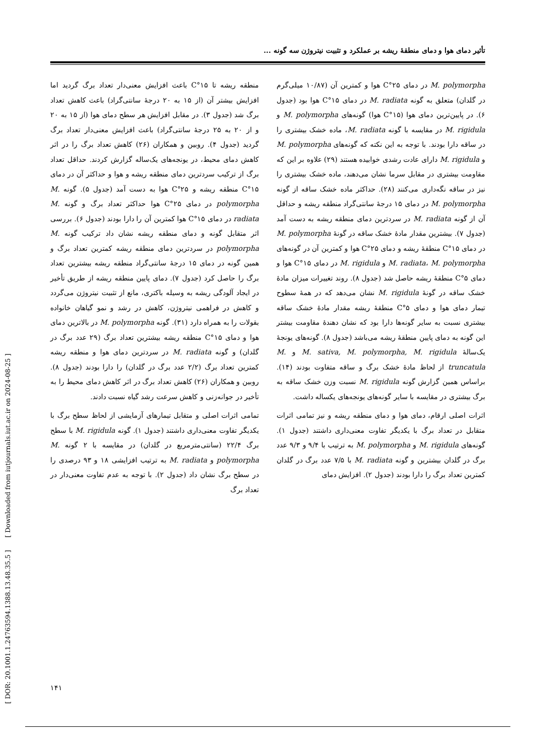تأثیر دمای هوا و دمای منطقهٔ ریشه بر عملکرد و تثبیت نیتروژن سه گونه ...
M. polymorpha در دمای ۲۵°C هوا و کمترین آن (۱۰/۸۷ میلی‌گرم در گلدان) متعلق به گونه M. radiata در دمای ۱۵°C هوا بود (جدول ۶). در پایین‌ترین دمای هوا (۱۵°C هوا) گونه‌های M. polymorpha و M. rigidula در مقایسه با گونه M. radiata، ماده خشک بیشتری را در ساقه دارا بودند. با توجه به این نکته که گونه‌های M. polymorpha و M. rigidula دارای عادت رشدی خوابیده هستند (۲۹) علاوه بر این که مقاومت بیشتری در مقابل سرما نشان می‌دهند، ماده خشک بیشتری را نیز در ساقه نگه‌داری می‌کنند (۲۸). حداکثر ماده خشک ساقه از گونه M. polymorpha در دمای ۱۵ درجهٔ سانتی‌گراد منطقه ریشه و حداقل آن از گونه M. radiata در سردترین دمای منطقه ریشه به دست آمد (جدول ۷). بیشترین مقدار مادهٔ خشک ساقه در گونهٔ M. polymorpha در دمای ۱۵°C منطقهٔ ریشه و دمای ۲۵°C هوا و کمترین آن در گونه‌های M. radiata، M. polymorpha و M. rigidula در دمای ۱۵°C هوا و دمای ۵°C منطقهٔ ریشه حاصل شد (جدول ۸). روند تغییرات میزان مادهٔ خشک ساقه در گونهٔ M. rigidula نشان می‌دهد که در همهٔ سطوح تیمار دمای هوا و دمای ۵°C منطقهٔ ریشه مقدار مادهٔ خشک ساقه بیشتری نسبت به سایر گونه‌ها دارا بود که نشان دهندهٔ مقاومت بیشتر این گونه به دمای پایین منطقهٔ ریشه می‌باشد (جدول ۸). گونه‌های یونجهٔ یک‌سالهٔ M. sativa, M. polymorpha, M. rigidula و M. truncatula از لحاظ مادهٔ خشک برگ و ساقه متفاوت بودند (۱۴). براساس همین گزارش گونه M. rigidula نسبت وزن خشک ساقه به برگ بیشتری در مقایسه با سایر گونه‌های یونجه‌های یکساله داشت.
اثرات اصلی ارقام، دمای هوا و دمای منطقه ریشه و نیز تمامی اثرات متقابل در تعداد برگ با یکدیگر تفاوت معنی‌داری داشتند (جدول ۱). گونه‌های M. rigidula و M. polymorpha به ترتیب با ۹/۴ و ۹/۳ عدد برگ در گلدان بیشترین و گونه M. radiata با ۷/۵ عدد برگ در گلدان کمترین تعداد برگ را دارا بودند (جدول ۲). افزایش دمای
منطقه ریشه تا ۱۵°C باعث افزایش معنی‌دار تعداد برگ گردید اما افزایش بیشتر آن (از ۱۵ به ۲۰ درجهٔ سانتی‌گراد) باعث کاهش تعداد برگ شد (جدول ۳). در مقابل افزایش هر سطح دمای هوا (از ۱۵ به ۲۰ و از ۲۰ به ۲۵ درجهٔ سانتی‌گراد) باعث افزایش معنی‌دار تعداد برگ گردید (جدول ۴). روبین و همکاران (۲۶) کاهش تعداد برگ را در اثر کاهش دمای محیط، در یونجه‌های یک‌ساله گزارش کردند. حداقل تعداد برگ از ترکیب سردترین دمای منطقه ریشه و هوا و حداکثر آن در دمای ۱۵°C منطقه ریشه و ۲۵°C هوا به دست آمد (جدول ۵). گونه M. polymorpha در دمای ۲۵°C هوا حداکثر تعداد برگ و گونه M. radiata در دمای ۱۵°C هوا کمترین آن را دارا بودند (جدول ۶). بررسی اثر متقابل گونه و دمای منطقه ریشه نشان داد ترکیب گونه M. polymorpha در سردترین دمای منطقه ریشه کمترین تعداد برگ و همین گونه در دمای ۱۵ درجهٔ سانتی‌گراد منطقه ریشه بیشترین تعداد برگ را حاصل کرد (جدول ۷). دمای پایین منطقه ریشه از طریق تأخیر در ایجاد آلودگی ریشه به وسیله باکتری، مانع از تثبیت نیتروژن می‌گردد و کاهش در فراهمی نیتروژن، کاهش در رشد و نمو گیاهان خانواده بقولات را به همراه دارد (۳۱). گونه M. polymorpha در بالاترین دمای هوا و دمای ۱۵°C منطقه ریشه بیشترین تعداد برگ (۲۹ عدد برگ در گلدان) و گونه M. radiata در سردترین دمای هوا و منطقه ریشه کمترین تعداد برگ (۲/۲ عدد برگ در گلدان) را دارا بودند (جدول ۸). روبین و همکاران (۲۶) کاهش تعداد برگ در اثر کاهش دمای محیط را به تأخیر در جوانه‌زنی و کاهش سرعت رشد گیاه نسبت دادند.
تمامی اثرات اصلی و متقابل تیمارهای آزمایشی از لحاظ سطح برگ با یکدیگر تفاوت معنی‌داری داشتند (جدول ۱). گونه M. rigidula با سطح برگ ۲۲/۴ (سانتی‌مترمربع در گلدان) در مقایسه با ۲ گونه M. polymorpha و M. radiata به ترتیب افزایشی ۱۸ و ۹۳ درصدی را در سطح برگ نشان داد (جدول ۲). با توجه به عدم تفاوت معنی‌دار در تعداد برگ
[ DOR: 20.1001.1.24763594.1388.13.48.35.5 ] [ Downloaded from iutjournals.iut.ac.ir on 2024-08-25 ]
۱۴۱